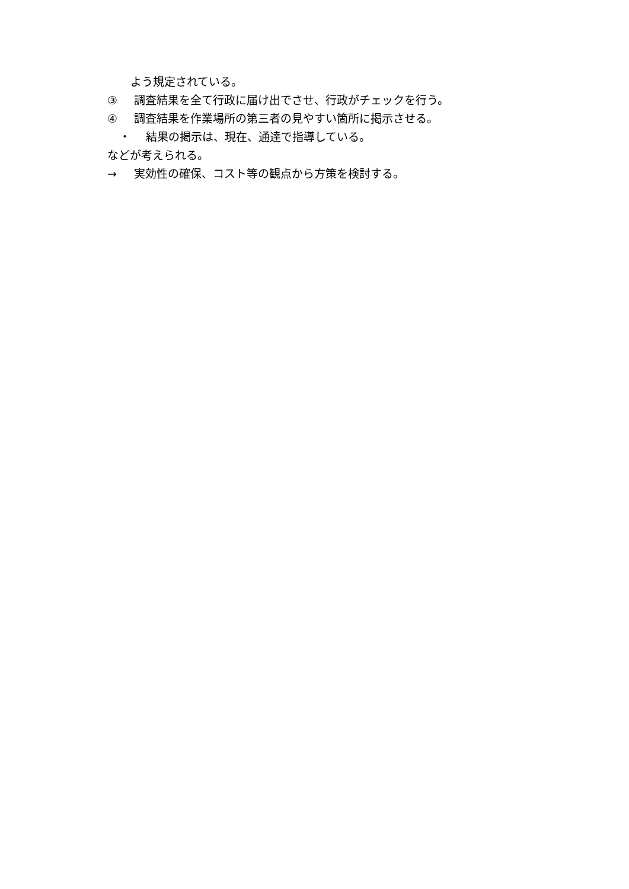よう規定されている。
③ 調査結果を全て行政に届け出でさせ、行政がチェックを行う。
④ 調査結果を作業場所の第三者の見やすい箇所に掲示させる。
・ 結果の掲示は、現在、通達で指導している。
などが考えられる。
→ 実効性の確保、コスト等の観点から方策を検討する。